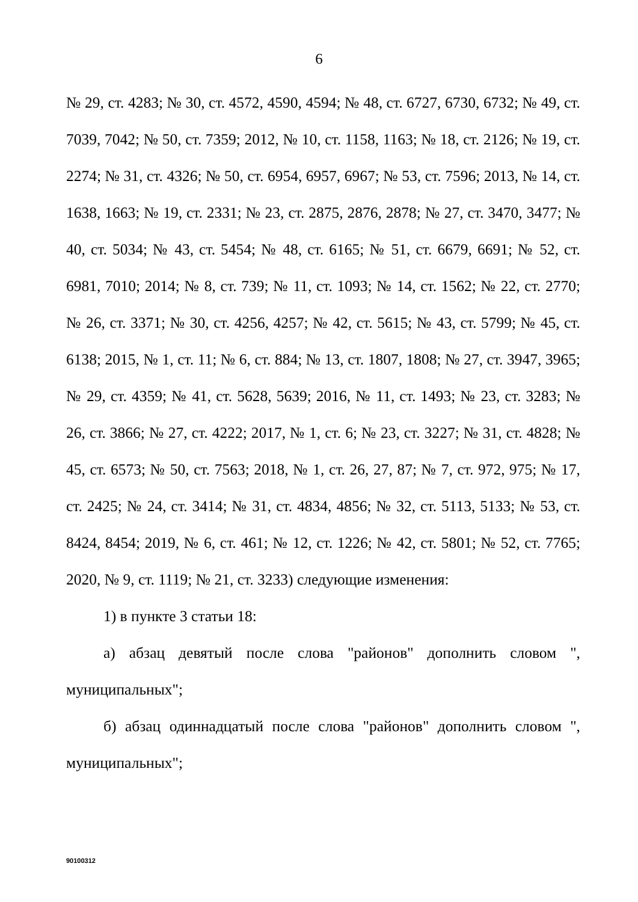6
№ 29, ст. 4283; № 30, ст. 4572, 4590, 4594; № 48, ст. 6727, 6730, 6732; № 49, ст. 7039, 7042; № 50, ст. 7359; 2012, № 10, ст. 1158, 1163; № 18, ст. 2126; № 19, ст. 2274; № 31, ст. 4326; № 50, ст. 6954, 6957, 6967; № 53, ст. 7596; 2013, № 14, ст. 1638, 1663; № 19, ст. 2331; № 23, ст. 2875, 2876, 2878; № 27, ст. 3470, 3477; № 40, ст. 5034; № 43, ст. 5454; № 48, ст. 6165; № 51, ст. 6679, 6691; № 52, ст. 6981, 7010; 2014; № 8, ст. 739; № 11, ст. 1093; № 14, ст. 1562; № 22, ст. 2770; № 26, ст. 3371; № 30, ст. 4256, 4257; № 42, ст. 5615; № 43, ст. 5799; № 45, ст. 6138; 2015, № 1, ст. 11; № 6, ст. 884; № 13, ст. 1807, 1808; № 27, ст. 3947, 3965; № 29, ст. 4359; № 41, ст. 5628, 5639; 2016, № 11, ст. 1493; № 23, ст. 3283; № 26, ст. 3866; № 27, ст. 4222; 2017, № 1, ст. 6; № 23, ст. 3227; № 31, ст. 4828; № 45, ст. 6573; № 50, ст. 7563; 2018, № 1, ст. 26, 27, 87; № 7, ст. 972, 975; № 17, ст. 2425; № 24, ст. 3414; № 31, ст. 4834, 4856; № 32, ст. 5113, 5133; № 53, ст. 8424, 8454; 2019, № 6, ст. 461; № 12, ст. 1226; № 42, ст. 5801; № 52, ст. 7765; 2020, № 9, ст. 1119; № 21, ст. 3233) следующие изменения:
1) в пункте 3 статьи 18:
а) абзац девятый после слова "районов" дополнить словом ", муниципальных";
б) абзац одиннадцатый после слова "районов" дополнить словом ", муниципальных";
90100312